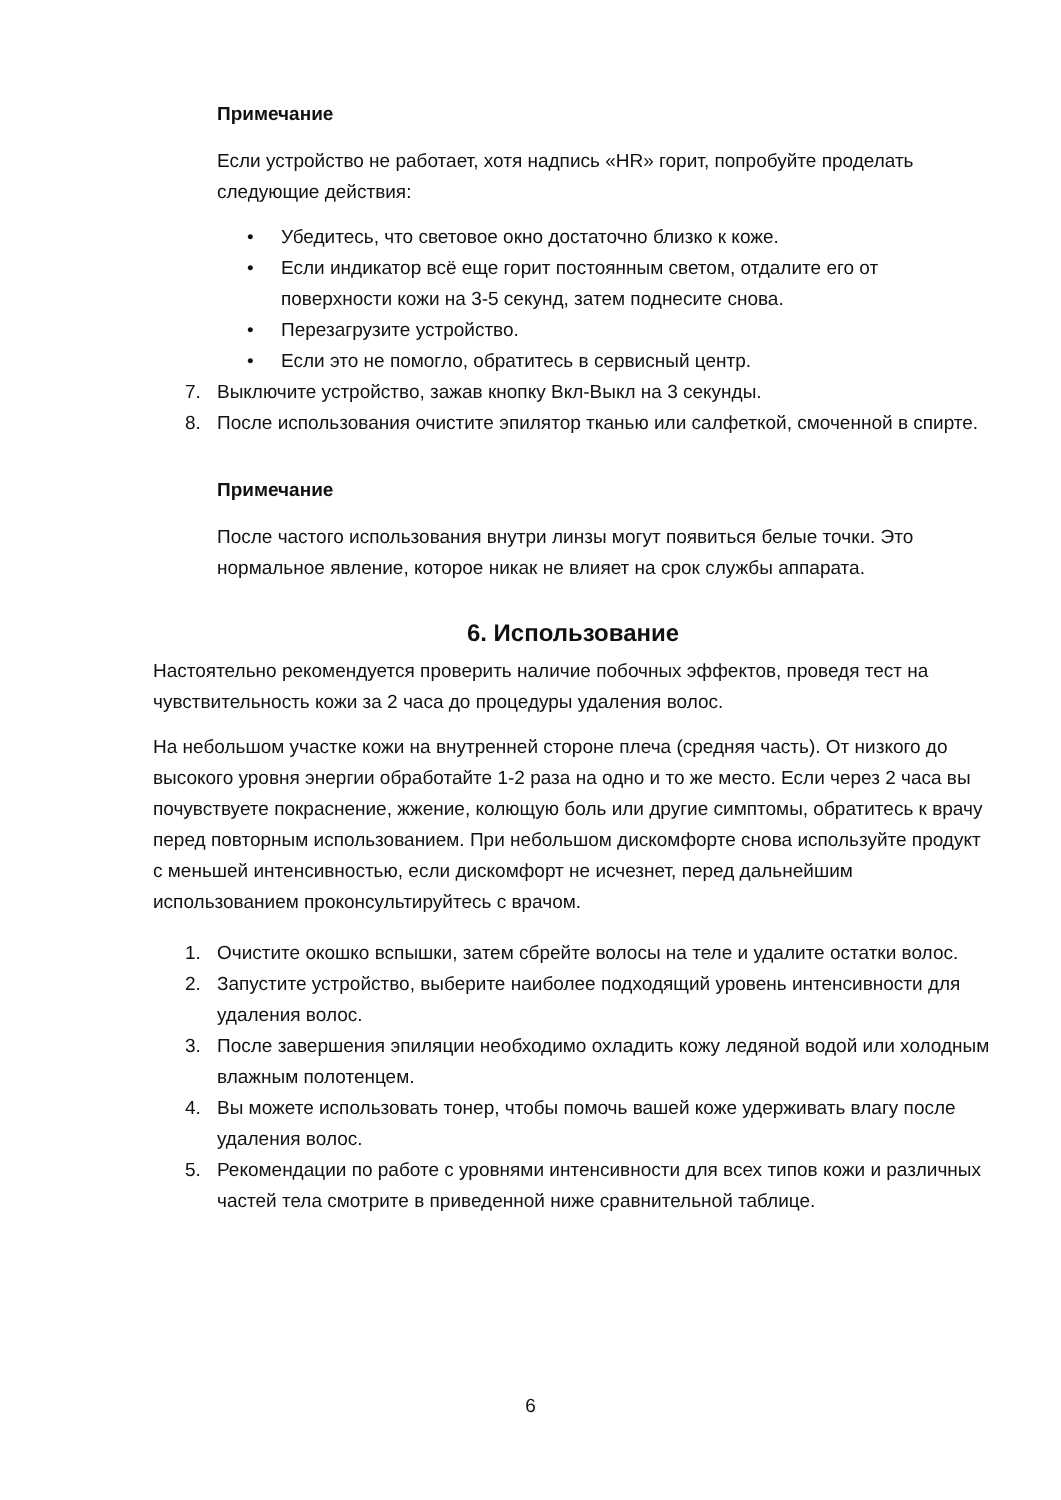Примечание
Если устройство не работает, хотя надпись «HR» горит, попробуйте проделать следующие действия:
• Убедитесь, что световое окно достаточно близко к коже.
• Если индикатор всё еще горит постоянным светом, отдалите его от поверхности кожи на 3-5 секунд, затем поднесите снова.
• Перезагрузите устройство.
• Если это не помогло, обратитесь в сервисный центр.
7. Выключите устройство, зажав кнопку Вкл-Выкл на 3 секунды.
8. После использования очистите эпилятор тканью или салфеткой, смоченной в спирте.
Примечание
После частого использования внутри линзы могут появиться белые точки. Это нормальное явление, которое никак не влияет на срок службы аппарата.
6. Использование
Настоятельно рекомендуется проверить наличие побочных эффектов, проведя тест на чувствительность кожи за 2 часа до процедуры удаления волос.
На небольшом участке кожи на внутренней стороне плеча (средняя часть). От низкого до высокого уровня энергии обработайте 1-2 раза на одно и то же место. Если через 2 часа вы почувствуете покраснение, жжение, колющую боль или другие симптомы, обратитесь к врачу перед повторным использованием. При небольшом дискомфорте снова используйте продукт с меньшей интенсивностью, если дискомфорт не исчезнет, перед дальнейшим использованием проконсультируйтесь с врачом.
1. Очистите окошко вспышки, затем сбрейте волосы на теле и удалите остатки волос.
2. Запустите устройство, выберите наиболее подходящий уровень интенсивности для удаления волос.
3. После завершения эпиляции необходимо охладить кожу ледяной водой или холодным влажным полотенцем.
4. Вы можете использовать тонер, чтобы помочь вашей коже удерживать влагу после удаления волос.
5. Рекомендации по работе с уровнями интенсивности для всех типов кожи и различных частей тела смотрите в приведенной ниже сравнительной таблице.
6